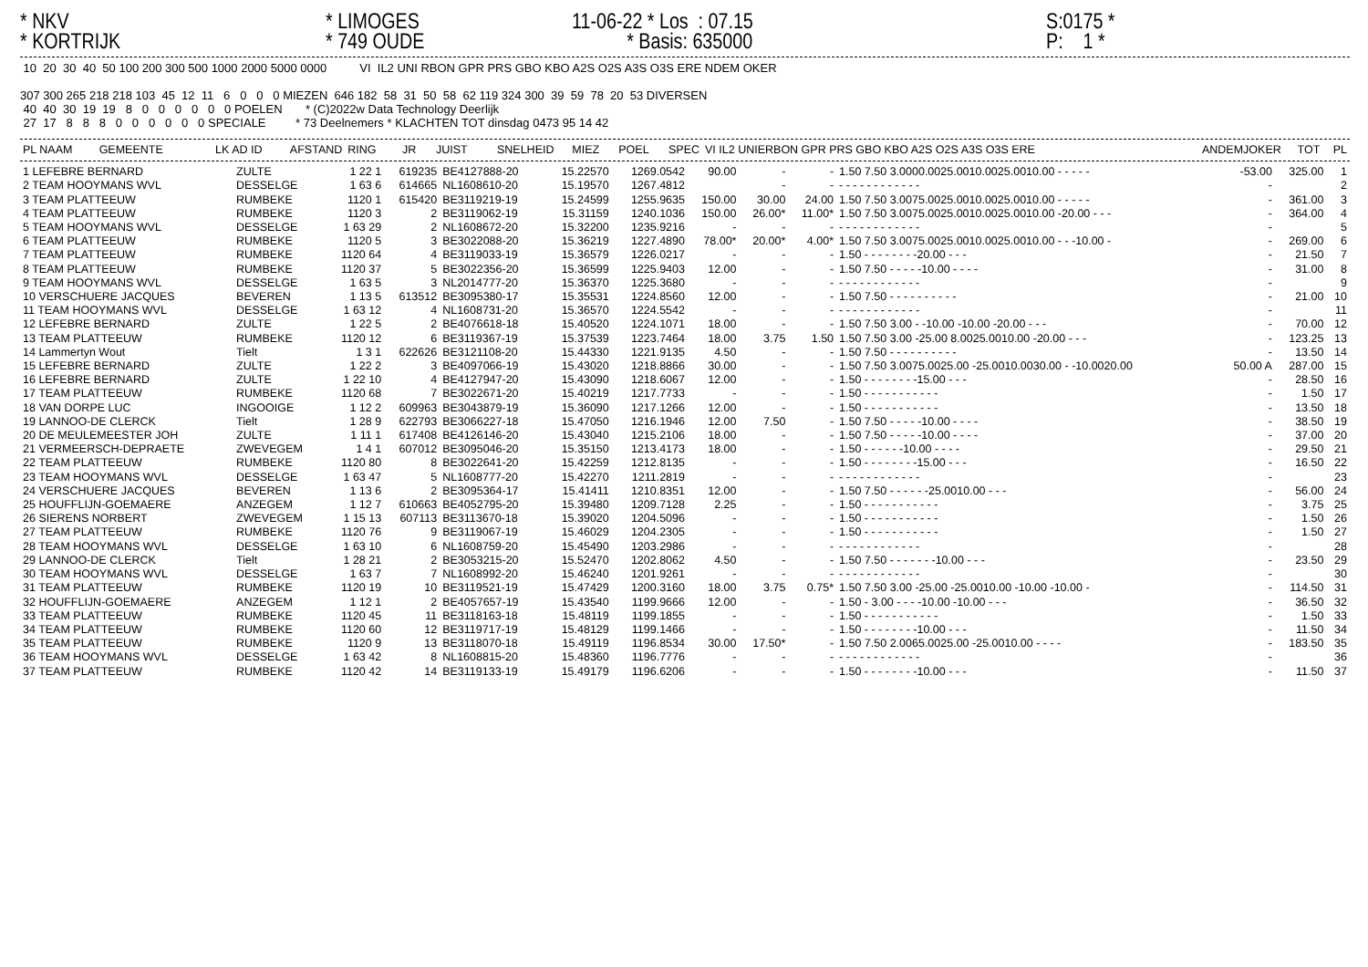* NKV * KORTRIJK
* LIMOGES * 749 OUDE
11-06-22 * Los : 07.15 * Basis: 635000
S:0175 * P: 1 *
 10  20  30  40  50 100 200 300 500 1000 2000 5000 0000          VI  IL2 UNI RBON GPR PRS GBO KBO A2S O2S A3S O3S ERE NDEM OKER

307 300 265 218 218 103  45  12  11   6   0   0   0 MIEZEN  646 182  58  31  50  58  62 119 324 300  39  59  78  20  53 DIVERSEN
 40  40  30  19  19   8   0   0   0   0   0   0 POELEN       * (C)2022w Data Technology Deerlijk
 27  17   8   8   8   0   0   0   0   0   0 SPECIALE         * 73 Deelnemers * KLACHTEN TOT dinsdag 0473 95 14 42
| PL NAAM | GEMEENTE | LK AD ID | AFSTAND | RING | JR | JUIST | SNELHEID | MIEZ | POEL | SPEC | VI IL2 UNIERBON GPR PRS GBO KBO A2S O2S A3S O3S ERE | ANDEMJOKER | TOT | PL |
| --- | --- | --- | --- | --- | --- | --- | --- | --- | --- | --- | --- | --- | --- | --- |
| 1 LEFEBRE BERNARD | ZULTE | 1 22 1 | 619235 | BE4127888-20 | 15.22570 | 1269.0542 | 90.00 | - | - | 1.50 7.50 3.0000.0025.0010.0025.0010.00 - - - - - | -53.00 | 325.00 | 1 |
| 2 TEAM HOOYMANS WVL | DESSELGE | 1 63 6 | 614665 | NL1608610-20 | 15.19570 | 1267.4812 | | - | - | - - - - - - - - - - - - | - | | 2 |
| 3 TEAM PLATTEEUW | RUMBEKE | 1120 1 | 615420 | BE3119219-19 | 15.24599 | 1255.9635 | 150.00 | 30.00 | 24.00 | 1.50 7.50 3.0075.0025.0010.0025.0010.00 - - - - - | - | 361.00 | 3 |
| 4 TEAM PLATTEEUW | RUMBEKE | 1120 3 | 2 | BE3119062-19 | 15.31159 | 1240.1036 | 150.00 | 26.00* | 11.00* | 1.50 7.50 3.0075.0025.0010.0025.0010.00 -20.00 - - - | - | 364.00 | 4 |
| 5 TEAM HOOYMANS WVL | DESSELGE | 1 63 29 | 2 | NL1608672-20 | 15.32200 | 1235.9216 | - | - | - | - - - - - - - - - - - - | - | | 5 |
| 6 TEAM PLATTEEUW | RUMBEKE | 1120 5 | 3 | BE3022088-20 | 15.36219 | 1227.4890 | 78.00* | 20.00* | 4.00* | 1.50 7.50 3.0075.0025.0010.0025.0010.00 - - -10.00 - | - | 269.00 | 6 |
| 7 TEAM PLATTEEUW | RUMBEKE | 1120 64 | 4 | BE3119033-19 | 15.36579 | 1226.0217 | - | - | - | 1.50 - - - - - - - -20.00 - - - | - | 21.50 | 7 |
| 8 TEAM PLATTEEUW | RUMBEKE | 1120 37 | 5 | BE3022356-20 | 15.36599 | 1225.9403 | 12.00 | - | - | 1.50 7.50 - - - - -10.00 - - - - | - | 31.00 | 8 |
| 9 TEAM HOOYMANS WVL | DESSELGE | 1 63 5 | 3 | NL2014777-20 | 15.36370 | 1225.3680 | - | - | - | - - - - - - - - - - - - | - | | 9 |
| 10 VERSCHUERE JACQUES | BEVEREN | 1 13 5 | 613512 | BE3095380-17 | 15.35531 | 1224.8560 | 12.00 | - | - | 1.50 7.50 - - - - - - - - - - | - | 21.00 | 10 |
| 11 TEAM HOOYMANS WVL | DESSELGE | 1 63 12 | 4 | NL1608731-20 | 15.36570 | 1224.5542 | - | - | - | - - - - - - - - - - - - | - | | 11 |
| 12 LEFEBRE BERNARD | ZULTE | 1 22 5 | 2 | BE4076618-18 | 15.40520 | 1224.1071 | 18.00 | - | - | 1.50 7.50 3.00 - -10.00 -10.00 -20.00 - - - | - | 70.00 | 12 |
| 13 TEAM PLATTEEUW | RUMBEKE | 1120 12 | 6 | BE3119367-19 | 15.37539 | 1223.7464 | 18.00 | 3.75 | 1.50 | 1.50 7.50 3.00 -25.00 8.0025.0010.00 -20.00 - - - | - | 123.25 | 13 |
| 14 Lammertyn Wout | Tielt | 1 3 1 | 622626 | BE3121108-20 | 15.44330 | 1221.9135 | 4.50 | - | - | 1.50 7.50 - - - - - - - - - - | - | 13.50 | 14 |
| 15 LEFEBRE BERNARD | ZULTE | 1 22 2 | 3 | BE4097066-19 | 15.43020 | 1218.8866 | 30.00 | - | - | 1.50 7.50 3.0075.0025.00 -25.0010.0030.00 - -10.0020.00 | 50.00 A | 287.00 | 15 |
| 16 LEFEBRE BERNARD | ZULTE | 1 22 10 | 4 | BE4127947-20 | 15.43090 | 1218.6067 | 12.00 | - | - | 1.50 - - - - - - - -15.00 - - - | - | 28.50 | 16 |
| 17 TEAM PLATTEEUW | RUMBEKE | 1120 68 | 7 | BE3022671-20 | 15.40219 | 1217.7733 | - | - | - | 1.50 - - - - - - - - - - - | - | 1.50 | 17 |
| 18 VAN DORPE LUC | INGOOIGE | 1 12 2 | 609963 | BE3043879-19 | 15.36090 | 1217.1266 | 12.00 | - | - | 1.50 - - - - - - - - - - - | - | 13.50 | 18 |
| 19 LANNOO-DE CLERCK | Tielt | 1 28 9 | 622793 | BE3066227-18 | 15.47050 | 1216.1946 | 12.00 | 7.50 | - | 1.50 7.50 - - - - -10.00 - - - - | - | 38.50 | 19 |
| 20 DE MEULEMEESTER JOH | ZULTE | 1 11 1 | 617408 | BE4126146-20 | 15.43040 | 1215.2106 | 18.00 | - | - | 1.50 7.50 - - - - -10.00 - - - - | - | 37.00 | 20 |
| 21 VERMEERSCH-DEPRAETE | ZWEVEGEM | 1 4 1 | 607012 | BE3095046-20 | 15.35150 | 1213.4173 | 18.00 | - | - | 1.50 - - - - - -10.00 - - - - | - | 29.50 | 21 |
| 22 TEAM PLATTEEUW | RUMBEKE | 1120 80 | 8 | BE3022641-20 | 15.42259 | 1212.8135 | - | - | - | 1.50 - - - - - - - -15.00 - - - | - | 16.50 | 22 |
| 23 TEAM HOOYMANS WVL | DESSELGE | 1 63 47 | 5 | NL1608777-20 | 15.42270 | 1211.2819 | - | - | - | - - - - - - - - - - - - | - | | 23 |
| 24 VERSCHUERE JACQUES | BEVEREN | 1 13 6 | 2 | BE3095364-17 | 15.41411 | 1210.8351 | 12.00 | - | - | 1.50 7.50 - - - - - -25.0010.00 - - - | - | 56.00 | 24 |
| 25 HOUFFLIJN-GOEMAERE | ANZEGEM | 1 12 7 | 610663 | BE4052795-20 | 15.39480 | 1209.7128 | 2.25 | - | - | 1.50 - - - - - - - - - - - | - | 3.75 | 25 |
| 26 SIERENS NORBERT | ZWEVEGEM | 1 15 13 | 607113 | BE3113670-18 | 15.39020 | 1204.5096 | - | - | - | 1.50 - - - - - - - - - - - | - | 1.50 | 26 |
| 27 TEAM PLATTEEUW | RUMBEKE | 1120 76 | 9 | BE3119067-19 | 15.46029 | 1204.2305 | - | - | - | 1.50 - - - - - - - - - - - | - | 1.50 | 27 |
| 28 TEAM HOOYMANS WVL | DESSELGE | 1 63 10 | 6 | NL1608759-20 | 15.45490 | 1203.2986 | - | - | - | - - - - - - - - - - - - | - | | 28 |
| 29 LANNOO-DE CLERCK | Tielt | 1 28 21 | 2 | BE3053215-20 | 15.52470 | 1202.8062 | 4.50 | - | - | 1.50 7.50 - - - - - - -10.00 - - - | - | 23.50 | 29 |
| 30 TEAM HOOYMANS WVL | DESSELGE | 1 63 7 | 7 | NL1608992-20 | 15.46240 | 1201.9261 | - | - | - | - - - - - - - - - - - - | - | | 30 |
| 31 TEAM PLATTEEUW | RUMBEKE | 1120 19 | 10 | BE3119521-19 | 15.47429 | 1200.3160 | 18.00 | 3.75 | 0.75* | 1.50 7.50 3.00 -25.00 -25.0010.00 -10.00 -10.00 - | - | 114.50 | 31 |
| 32 HOUFFLIJN-GOEMAERE | ANZEGEM | 1 12 1 | 2 | BE4057657-19 | 15.43540 | 1199.9666 | 12.00 | - | - | 1.50 - 3.00 - - - -10.00 -10.00 - - - | - | 36.50 | 32 |
| 33 TEAM PLATTEEUW | RUMBEKE | 1120 45 | 11 | BE3118163-18 | 15.48119 | 1199.1855 | - | - | - | 1.50 - - - - - - - - - - - | - | 1.50 | 33 |
| 34 TEAM PLATTEEUW | RUMBEKE | 1120 60 | 12 | BE3119717-19 | 15.48129 | 1199.1466 | - | - | - | 1.50 - - - - - - - -10.00 - - - | - | 11.50 | 34 |
| 35 TEAM PLATTEEUW | RUMBEKE | 1120 9 | 13 | BE3118070-18 | 15.49119 | 1196.8534 | 30.00 | 17.50* | - | 1.50 7.50 2.0065.0025.00 -25.0010.00 - - - - | - | 183.50 | 35 |
| 36 TEAM HOOYMANS WVL | DESSELGE | 1 63 42 | 8 | NL1608815-20 | 15.48360 | 1196.7776 | - | - | - | - - - - - - - - - - - - | - | | 36 |
| 37 TEAM PLATTEEUW | RUMBEKE | 1120 42 | 14 | BE3119133-19 | 15.49179 | 1196.6206 | - | - | - | 1.50 - - - - - - - -10.00 - - - | - | 11.50 | 37 |